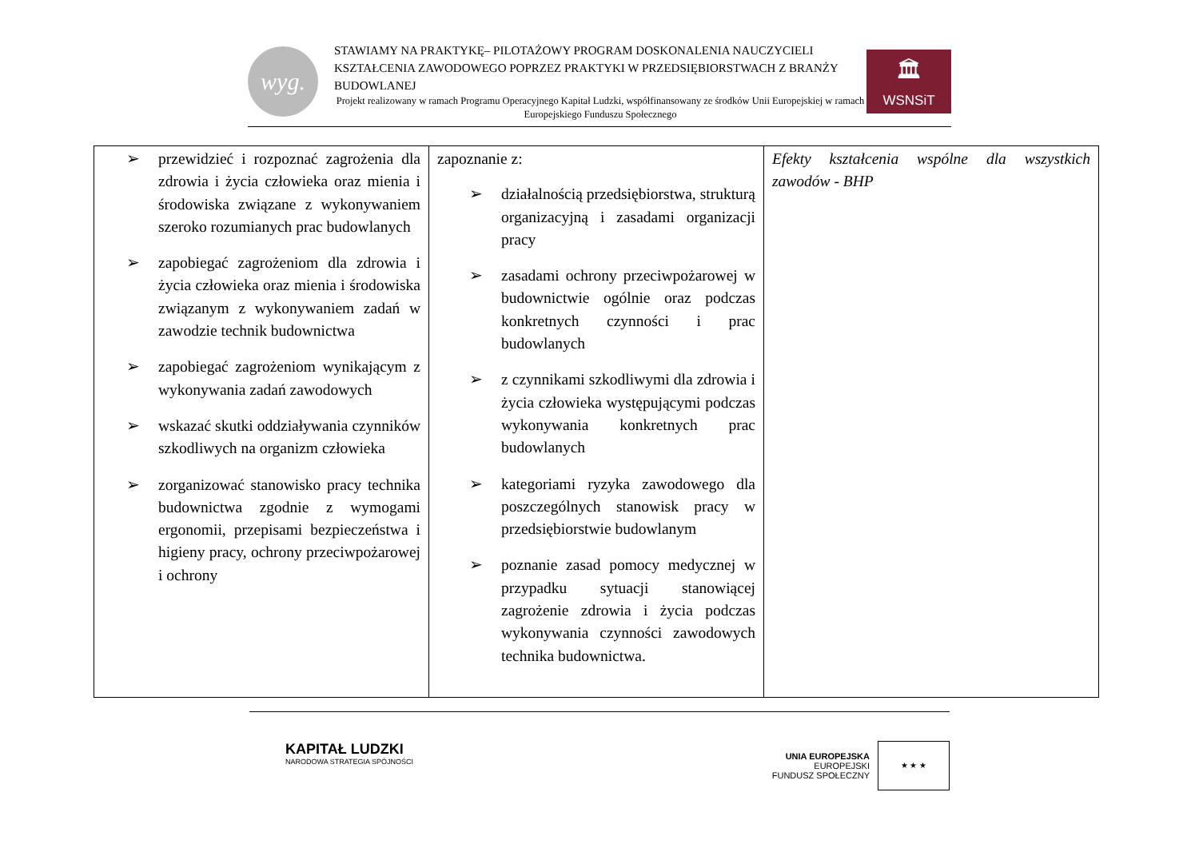wyg.
STAWIAMY NA PRAKTYKĘ– PILOTAŻOWY PROGRAM DOSKONALENIA NAUCZYCIELI KSZTAŁCENIA ZAWODOWEGO POPRZEZ PRAKTYKI W PRZEDSIĘBIORSTWACH Z BRANŻY BUDOWLANEJ
Projekt realizowany w ramach Programu Operacyjnego Kapitał Ludzki, współfinansowany ze środków Unii Europejskiej w ramach Europejskiego Funduszu Społecznego
🏛
WSNSiT
| ➢ przewidzieć i rozpoznać zagrożenia dla zdrowia i życia człowieka oraz mienia i środowiska związane z wykonywaniem szeroko rozumianych prac budowlanych ➢ zapobiegać zagrożeniom dla zdrowia i życia człowieka oraz mienia i środowiska związanym z wykonywaniem zadań w zawodzie technik budownictwa ➢ zapobiegać zagrożeniom wynikającym z wykonywania zadań zawodowych ➢ wskazać skutki oddziaływania czynników szkodliwych na organizm człowieka ➢ zorganizować stanowisko pracy technika budownictwa zgodnie z wymogami ergonomii, przepisami bezpieczeństwa i higieny pracy, ochrony przeciwpożarowej i ochrony | zapoznanie z: ➢ działalnością przedsiębiorstwa, strukturą organizacyjną i zasadami organizacji pracy ➢ zasadami ochrony przeciwpożarowej w budownictwie ogólnie oraz podczas konkretnych czynności i prac budowlanych ➢ z czynnikami szkodliwymi dla zdrowia i życia człowieka występującymi podczas wykonywania konkretnych prac budowlanych ➢ kategoriami ryzyka zawodowego dla poszczególnych stanowisk pracy w przedsiębiorstwie budowlanym ➢ poznanie zasad pomocy medycznej w przypadku sytuacji stanowiącej zagrożenie zdrowia i życia podczas wykonywania czynności zawodowych technika budownictwa. | Efekty kształcenia wspólne dla wszystkich zawodów - BHP |
KAPITAŁ LUDZKI
NARODOWA STRATEGIA SPÓJNOŚCI
UNIA EUROPEJSKA
EUROPEJSKI
FUNDUSZ SPOŁECZNY
★ ★ ★